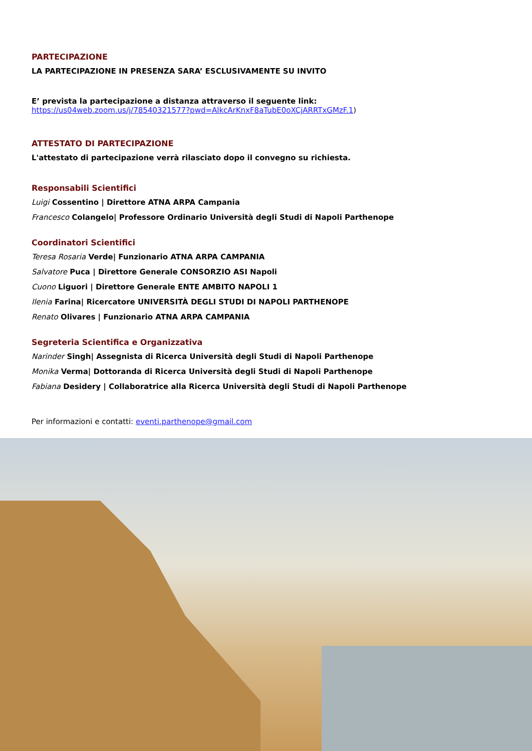PARTECIPAZIONE
LA PARTECIPAZIONE IN PRESENZA SARA’ ESCLUSIVAMENTE SU INVITO
E’ prevista la partecipazione a distanza attraverso il seguente link:
https://us04web.zoom.us/j/78540321577?pwd=AlkcArKnxF8aTubE0oXCjARRTxGMzF.1)
ATTESTATO DI PARTECIPAZIONE
L'attestato di partecipazione verrà rilasciato dopo il convegno su richiesta.
Responsabili Scientifici
Luigi Cossentino | Direttore ATNA ARPA Campania
Francesco Colangelo| Professore Ordinario Università degli Studi di Napoli Parthenope
Coordinatori Scientifici
Teresa Rosaria Verde| Funzionario ATNA ARPA CAMPANIA
Salvatore Puca | Direttore Generale CONSORZIO ASI Napoli
Cuono Liguori | Direttore Generale ENTE AMBITO NAPOLI 1
Ilenia Farina| Ricercatore UNIVERSITÀ DEGLI STUDI DI NAPOLI PARTHENOPE
Renato Olivares | Funzionario ATNA ARPA CAMPANIA
Segreteria Scientifica e Organizzativa
Narinder Singh| Assegnista di Ricerca Università degli Studi di Napoli Parthenope
Monika Verma| Dottoranda di Ricerca Università degli Studi di Napoli Parthenope
Fabiana Desidery | Collaboratrice alla Ricerca Università degli Studi di Napoli Parthenope
Per informazioni e contatti: eventi.parthenope@gmail.com